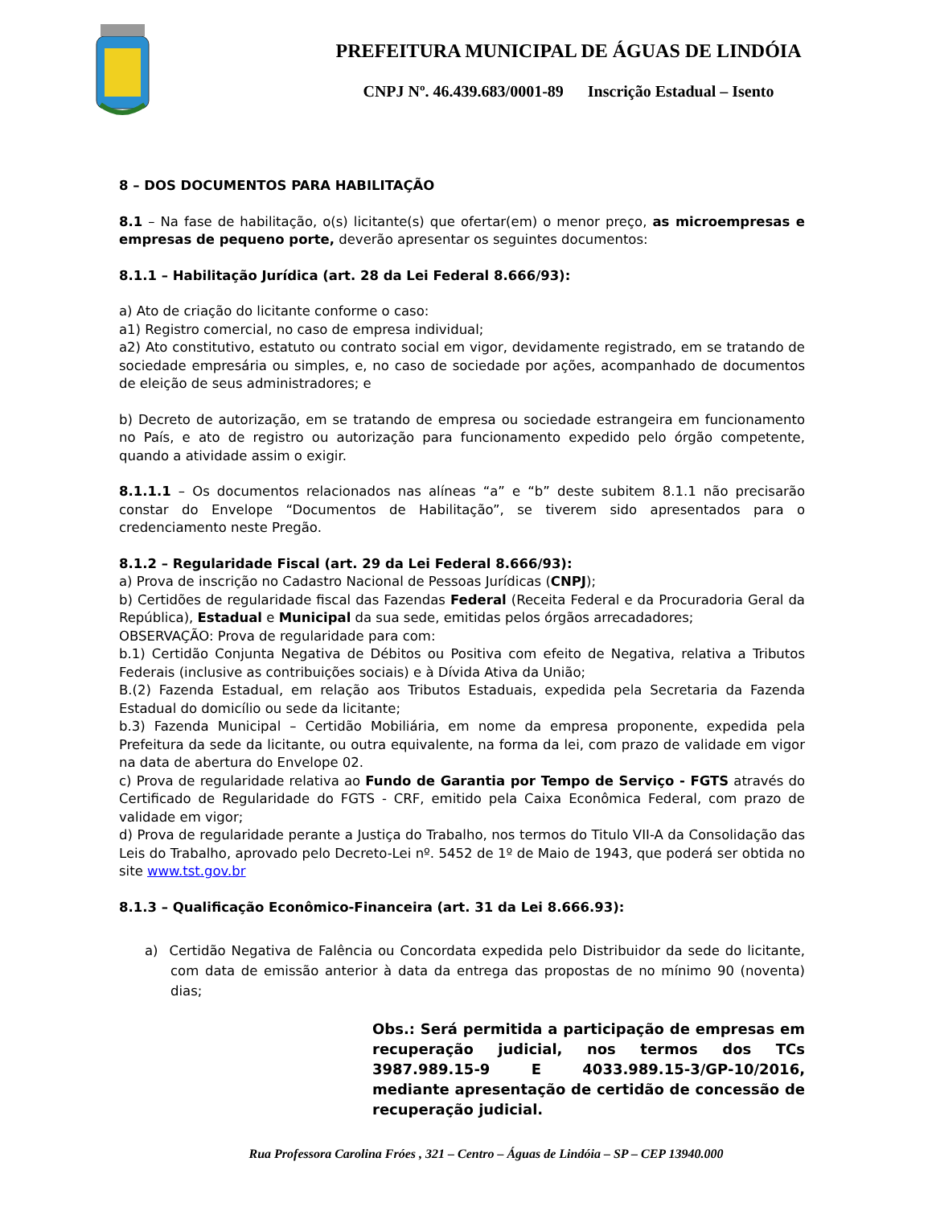PREFEITURA MUNICIPAL DE ÁGUAS DE LINDÓIA
CNPJ Nº. 46.439.683/0001-89 Inscrição Estadual – Isento
8 – DOS DOCUMENTOS PARA HABILITAÇÃO
8.1 – Na fase de habilitação, o(s) licitante(s) que ofertar(em) o menor preço, as microempresas e empresas de pequeno porte, deverão apresentar os seguintes documentos:
8.1.1 – Habilitação Jurídica (art. 28 da Lei Federal 8.666/93):
a) Ato de criação do licitante conforme o caso:
a1) Registro comercial, no caso de empresa individual;
a2) Ato constitutivo, estatuto ou contrato social em vigor, devidamente registrado, em se tratando de sociedade empresária ou simples, e, no caso de sociedade por ações, acompanhado de documentos de eleição de seus administradores; e
b) Decreto de autorização, em se tratando de empresa ou sociedade estrangeira em funcionamento no País, e ato de registro ou autorização para funcionamento expedido pelo órgão competente, quando a atividade assim o exigir.
8.1.1.1 – Os documentos relacionados nas alíneas “a” e “b” deste subitem 8.1.1 não precisarão constar do Envelope “Documentos de Habilitação”, se tiverem sido apresentados para o credenciamento neste Pregão.
8.1.2 – Regularidade Fiscal (art. 29 da Lei Federal 8.666/93):
a) Prova de inscrição no Cadastro Nacional de Pessoas Jurídicas (CNPJ);
b) Certidões de regularidade fiscal das Fazendas Federal (Receita Federal e da Procuradoria Geral da República), Estadual e Municipal da sua sede, emitidas pelos órgãos arrecadadores;
OBSERVAÇÃO: Prova de regularidade para com:
b.1) Certidão Conjunta Negativa de Débitos ou Positiva com efeito de Negativa, relativa a Tributos Federais (inclusive as contribuições sociais) e à Dívida Ativa da União;
B.(2) Fazenda Estadual, em relação aos Tributos Estaduais, expedida pela Secretaria da Fazenda Estadual do domicílio ou sede da licitante;
b.3) Fazenda Municipal – Certidão Mobiliária, em nome da empresa proponente, expedida pela Prefeitura da sede da licitante, ou outra equivalente, na forma da lei, com prazo de validade em vigor na data de abertura do Envelope 02.
c) Prova de regularidade relativa ao Fundo de Garantia por Tempo de Serviço - FGTS através do Certificado de Regularidade do FGTS - CRF, emitido pela Caixa Econômica Federal, com prazo de validade em vigor;
d) Prova de regularidade perante a Justiça do Trabalho, nos termos do Titulo VII-A da Consolidação das Leis do Trabalho, aprovado pelo Decreto-Lei nº. 5452 de 1º de Maio de 1943, que poderá ser obtida no site www.tst.gov.br
8.1.3 – Qualificação Econômico-Financeira (art. 31 da Lei 8.666.93):
a) Certidão Negativa de Falência ou Concordata expedida pelo Distribuidor da sede do licitante, com data de emissão anterior à data da entrega das propostas de no mínimo 90 (noventa) dias;
Obs.: Será permitida a participação de empresas em recuperação judicial, nos termos dos TCs 3987.989.15-9 E 4033.989.15-3/GP-10/2016, mediante apresentação de certidão de concessão de recuperação judicial.
Rua Professora Carolina Fróes , 321 – Centro – Águas de Lindóia – SP – CEP 13940.000